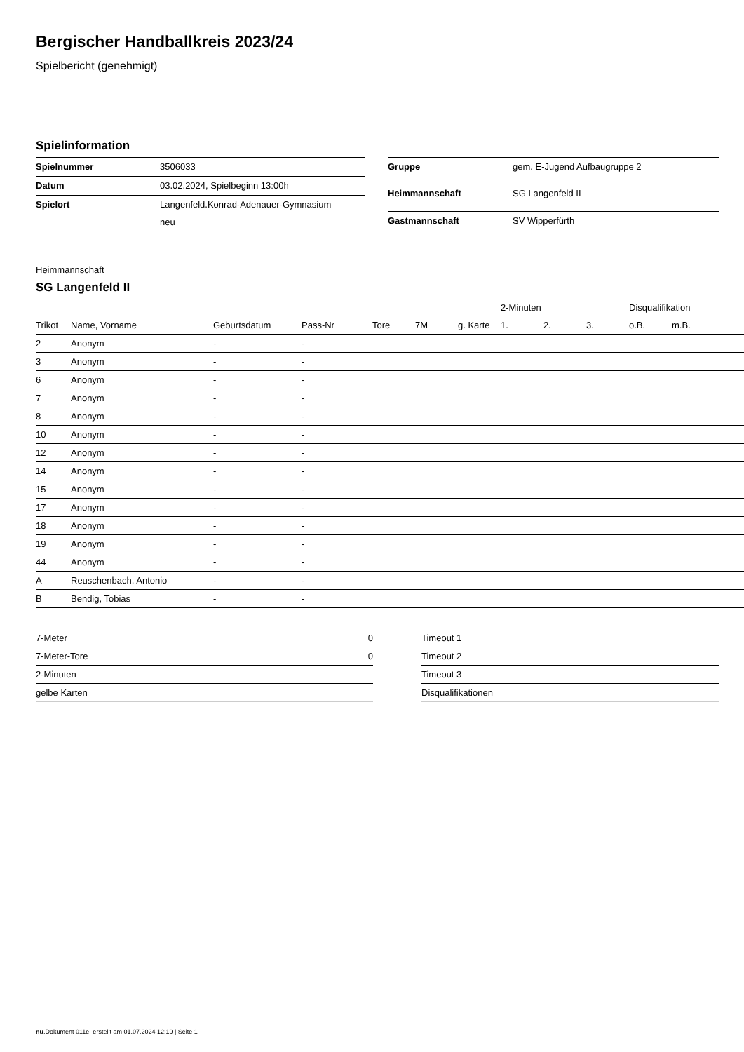Bergischer Handballkreis 2023/24
Spielbericht (genehmigt)
Spielinformation
| Spielnummer | 3506033 |
| Datum | 03.02.2024, Spielbeginn 13:00h |
| Spielort | Langenfeld.Konrad-Adenauer-Gymnasium neu |
| Gruppe | gem. E-Jugend Aufbaugruppe 2 |
| Heimmannschaft | SG Langenfeld II |
| Gastmannschaft | SV Wipperfürth |
Heimmannschaft
SG Langenfeld II
| | | | | | | | | 2-Minuten | | | Disqualifikation | |
| --- | --- | --- | --- | --- | --- | --- | --- | --- | --- | --- | --- | --- |
| Trikot | Name, Vorname | Geburtsdatum | Pass-Nr | Tore | 7M | g. Karte | | 1. | 2. | 3. | o.B. | m.B. |
| 2 | Anonym | - | - | | | | | | | | | |
| 3 | Anonym | - | - | | | | | | | | | |
| 6 | Anonym | - | - | | | | | | | | | |
| 7 | Anonym | - | - | | | | | | | | | |
| 8 | Anonym | - | - | | | | | | | | | |
| 10 | Anonym | - | - | | | | | | | | | |
| 12 | Anonym | - | - | | | | | | | | | |
| 14 | Anonym | - | - | | | | | | | | | |
| 15 | Anonym | - | - | | | | | | | | | |
| 17 | Anonym | - | - | | | | | | | | | |
| 18 | Anonym | - | - | | | | | | | | | |
| 19 | Anonym | - | - | | | | | | | | | |
| 44 | Anonym | - | - | | | | | | | | | |
| A | Reuschenbach, Antonio | - | - | | | | | | | | | |
| B | Bendig, Tobias | - | - | | | | | | | | | |
| 7-Meter | 0 |
| 7-Meter-Tore | 0 |
| 2-Minuten | |
| gelbe Karten | |
| Timeout 1 |
| Timeout 2 |
| Timeout 3 |
| Disqualifikationen |
nu.Dokument 011e, erstellt am 01.07.2024 12:19 | Seite 1